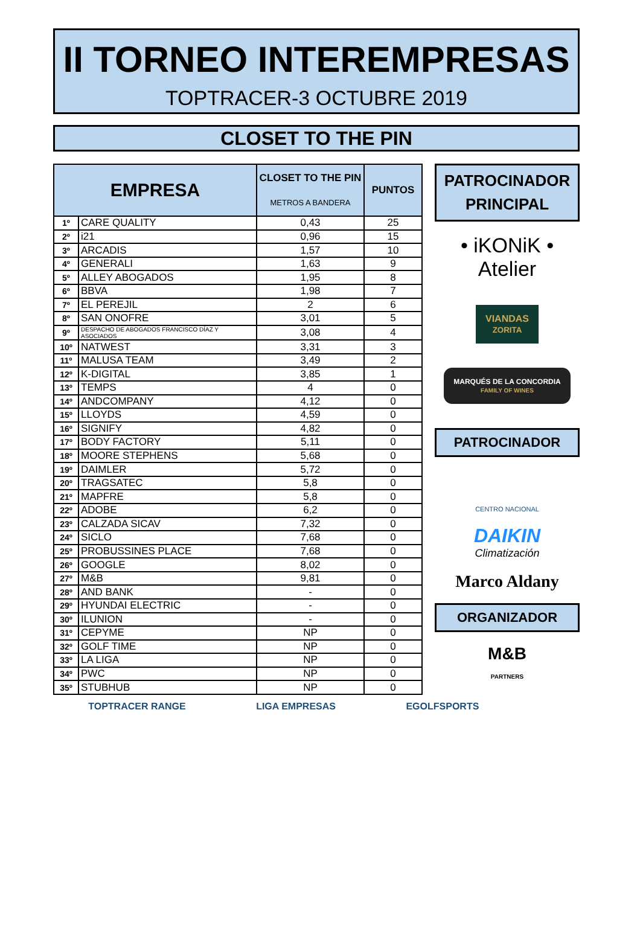II TORNEO INTEREMPRESAS
TOPTRACER-3 OCTUBRE 2019
CLOSET TO THE PIN
| EMPRESA | | CLOSET TO THE PIN METROS A BANDERA | PUNTOS |
| --- | --- | --- | --- |
| 1º | CARE QUALITY | 0,43 | 25 |
| 2º | i21 | 0,96 | 15 |
| 3º | ARCADIS | 1,57 | 10 |
| 4º | GENERALI | 1,63 | 9 |
| 5º | ALLEY ABOGADOS | 1,95 | 8 |
| 6º | BBVA | 1,98 | 7 |
| 7º | EL PEREJIL | 2 | 6 |
| 8º | SAN ONOFRE | 3,01 | 5 |
| 9º | DESPACHO DE ABOGADOS FRANCISCO DÍAZ Y ASOCIADOS | 3,08 | 4 |
| 10º | NATWEST | 3,31 | 3 |
| 11º | MALUSA TEAM | 3,49 | 2 |
| 12º | K-DIGITAL | 3,85 | 1 |
| 13º | TEMPS | 4 | 0 |
| 14º | ANDCOMPANY | 4,12 | 0 |
| 15º | LLOYDS | 4,59 | 0 |
| 16º | SIGNIFY | 4,82 | 0 |
| 17º | BODY FACTORY | 5,11 | 0 |
| 18º | MOORE STEPHENS | 5,68 | 0 |
| 19º | DAIMLER | 5,72 | 0 |
| 20º | TRAGSATEC | 5,8 | 0 |
| 21º | MAPFRE | 5,8 | 0 |
| 22º | ADOBE | 6,2 | 0 |
| 23º | CALZADA SICAV | 7,32 | 0 |
| 24º | SICLO | 7,68 | 0 |
| 25º | PROBUSSINES PLACE | 7,68 | 0 |
| 26º | GOOGLE | 8,02 | 0 |
| 27º | M&B | 9,81 | 0 |
| 28º | AND BANK | - | 0 |
| 29º | HYUNDAI ELECTRIC | - | 0 |
| 30º | ILUNION | - | 0 |
| 31º | CEPYME | NP | 0 |
| 32º | GOLF TIME | NP | 0 |
| 33º | LA LIGA | NP | 0 |
| 34º | PWC | NP | 0 |
| 35º | STUBHUB | NP | 0 |
PATROCINADOR
PRINCIPAL
• iKONiK • Atelier
VIANDAS
ZORITA
MARQUÉS DE LA CONCORDIA
FAMILY OF WINES
PATROCINADOR
CENTRO NACIONAL
DAIKIN
Climatización
Marco Aldany
ORGANIZADOR
M&B
PARTNERS
TOPTRACER RANGE LIGA EMPRESAS EGOLFSPORTS